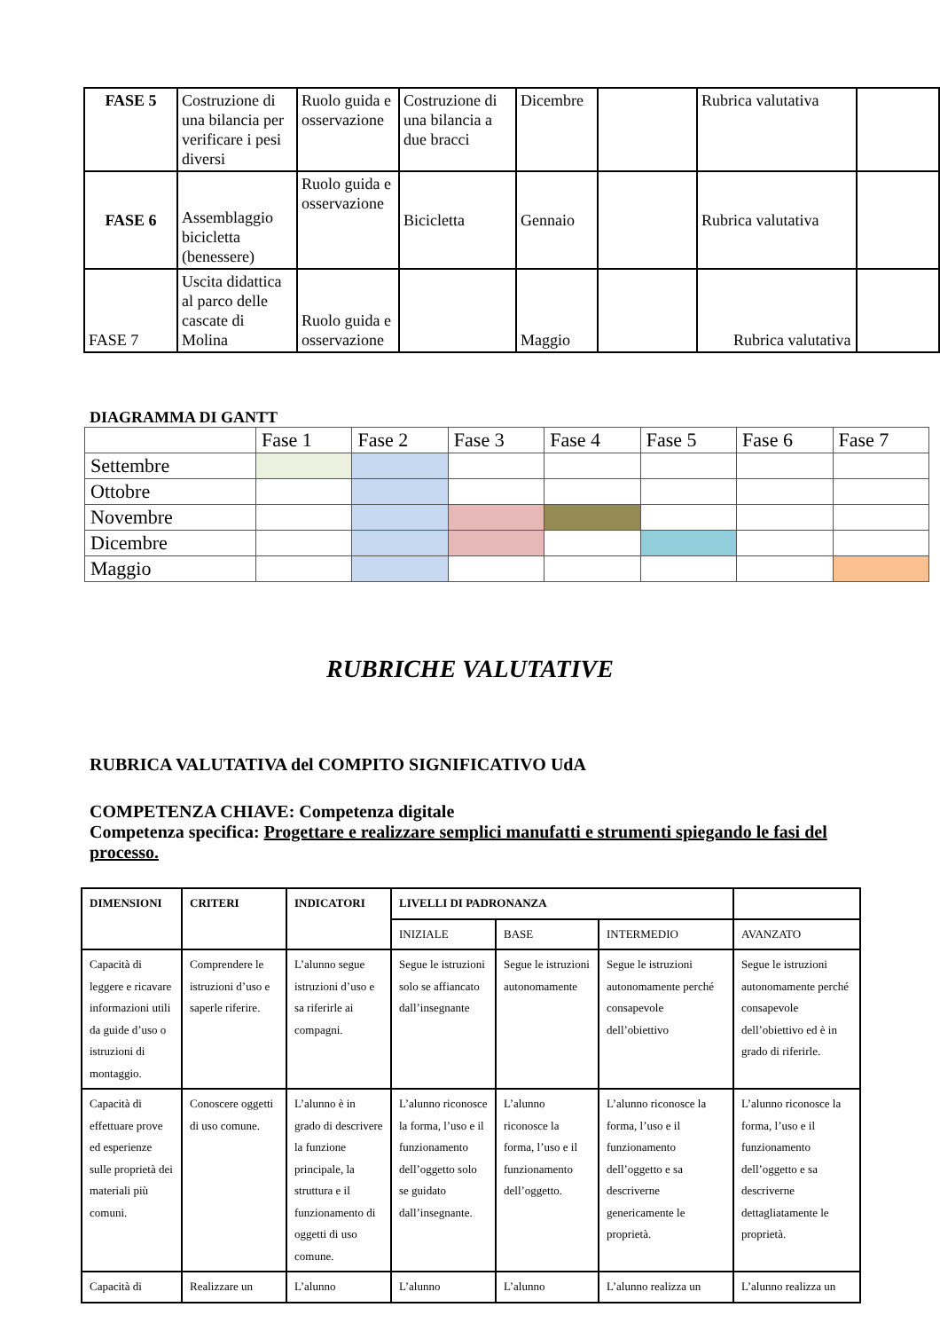| FASE 5 | Costruzione di una bilancia per verificare i pesi diversi | Ruolo guida e osservazione | Costruzione di una bilancia a due bracci | Dicembre | | Rubrica valutativa | |
| FASE 6 | Assemblaggio bicicletta (benessere) | Ruolo guida e osservazione | Bicicletta | Gennaio | | Rubrica valutativa | |
| FASE 7 | Uscita didattica al parco delle cascate di Molina | Ruolo guida e osservazione | | Maggio | | Rubrica valutativa | |
DIAGRAMMA DI GANTT
| | Fase 1 | Fase 2 | Fase 3 | Fase 4 | Fase 5 | Fase 6 | Fase 7 |
| --- | --- | --- | --- | --- | --- | --- | --- |
| Settembre | | | | | | | |
| Ottobre | | | | | | | |
| Novembre | | | | | | | |
| Dicembre | | | | | | | |
| Maggio | | | | | | | |
RUBRICHE VALUTATIVE
RUBRICA VALUTATIVA del COMPITO SIGNIFICATIVO UdA
COMPETENZA CHIAVE: Competenza digitale
Competenza specifica: Progettare e realizzare semplici manufatti e strumenti spiegando le fasi del processo.
| DIMENSIONI | CRITERI | INDICATORI | LIVELLI DI PADRONANZA | | | |
| --- | --- | --- | --- | --- | --- | --- |
| | | | INIZIALE | BASE | INTERMEDIO | AVANZATO |
| Capacità di leggere e ricavare informazioni utili da guide d’uso o istruzioni di montaggio. | Comprendere le istruzioni d’uso e saperle riferire. | L’alunno segue istruzioni d’uso e sa riferirle ai compagni. | Segue le istruzioni solo se affiancato dall’insegnante | Segue le istruzioni autonomamente | Segue le istruzioni autonomamente perché consapevole dell’obiettivo | Segue le istruzioni autonomamente perché consapevole dell’obiettivo ed è in grado di riferirle. |
| Capacità di effettuare prove ed esperienze sulle proprietà dei materiali più comuni. | Conoscere oggetti di uso comune. | L’alunno è in grado di descrivere la funzione principale, la struttura e il funzionamento di oggetti di uso comune. | L’alunno riconosce la forma, l’uso e il funzionamento dell’oggetto solo se guidato dall’insegnante. | L’alunno riconosce la forma, l’uso e il funzionamento dell’oggetto. | L’alunno riconosce la forma, l’uso e il funzionamento dell’oggetto e sa descriverne genericamente le proprietà. | L’alunno riconosce la forma, l’uso e il funzionamento dell’oggetto e sa descriverne dettagliatamente le proprietà. |
| Capacità di | Realizzare un | L’alunno | L’alunno | L’alunno | L’alunno realizza un | L’alunno realizza un |